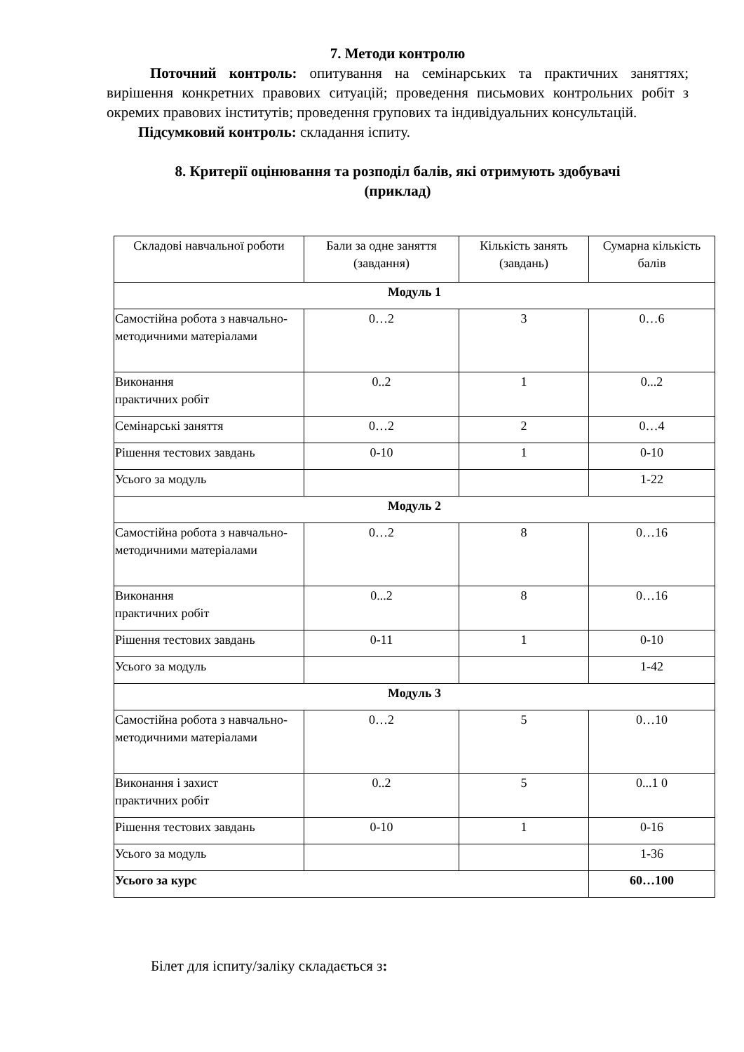7. Методи контролю
Поточний контроль: опитування на семінарських та практичних заняттях; вирішення конкретних правових ситуацій; проведення письмових контрольних робіт з окремих правових інститутів; проведення групових та індивідуальних консультацій.
Підсумковий контроль: складання іспиту.
8. Критерії оцінювання та розподіл балів, які отримують здобувачі
(приклад)
| Складові навчальної роботи | Бали за одне заняття (завдання) | Кількість занять (завдань) | Сумарна кількість балів |
| --- | --- | --- | --- |
| Модуль 1 | | | |
| Самостійна робота з навчально-методичними матеріалами | 0…2 | 3 | 0…6 |
| Виконання практичних робіт | 0..2 | 1 | 0...2 |
| Семінарські заняття | 0…2 | 2 | 0…4 |
| Рішення тестових завдань | 0-10 | 1 | 0-10 |
| Усього за модуль | | | 1-22 |
| Модуль 2 | | | |
| Самостійна робота з навчально-методичними матеріалами | 0…2 | 8 | 0…16 |
| Виконання практичних робіт | 0...2 | 8 | 0…16 |
| Рішення тестових завдань | 0-11 | 1 | 0-10 |
| Усього за модуль | | | 1-42 |
| Модуль 3 | | | |
| Самостійна робота з навчально-методичними матеріалами | 0…2 | 5 | 0…10 |
| Виконання і захист практичних робіт | 0..2 | 5 | 0...1 0 |
| Рішення тестових завдань | 0-10 | 1 | 0-16 |
| Усього за модуль | | | 1-36 |
| Усього за курс | | | 60…100 |
Білет для іспиту/заліку складається з: